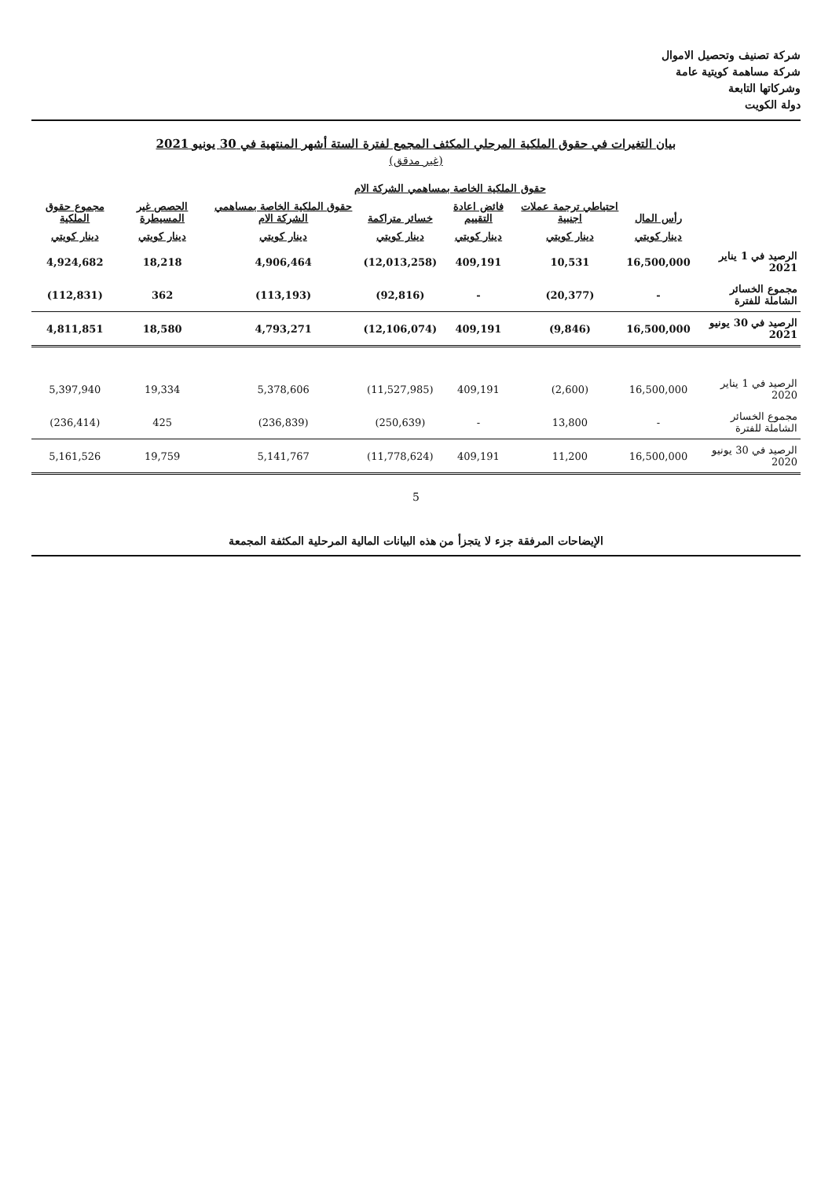شركة تصنيف وتحصيل الاموال
شركة مساهمة كويتية عامة
وشركاتها التابعة
دولة الكويت
بيان التغيرات في حقوق الملكية المرحلي المكثف المجمع لفترة الستة أشهر المنتهية في 30 يونيو 2021
(غير مدقق)
| | حقوق الملكية الخاصة بمساهمي الشركة الام | | | | | | |
| --- | --- | --- | --- | --- | --- | --- | --- |
| | رأس المال | احتياطي ترجمة عملات اجنبية | فائض اعادة التقييم | خسائر متراكمة | حقوق الملكية الخاصة بمساهمي الشركة الام | الحصص غير المسيطرة | مجموع حقوق الملكية |
| | دينار كويتي | دينار كويتي | دينار كويتي | دينار كويتي | دينار كويتي | دينار كويتي | دينار كويتي |
| الرصيد في 1 يناير 2021 | 16,500,000 | 10,531 | 409,191 | (12,013,258) | 4,906,464 | 18,218 | 4,924,682 |
| مجموع الخسائر الشاملة للفترة | - | (20,377) | - | (92,816) | (113,193) | 362 | (112,831) |
| الرصيد في 30 يونيو 2021 | 16,500,000 | (9,846) | 409,191 | (12,106,074) | 4,793,271 | 18,580 | 4,811,851 |
| الرصيد في 1 يناير 2020 | 16,500,000 | (2,600) | 409,191 | (11,527,985) | 5,378,606 | 19,334 | 5,397,940 |
| مجموع الخسائر الشاملة للفترة | - | 13,800 | - | (250,639) | (236,839) | 425 | (236,414) |
| الرصيد في 30 يونيو 2020 | 16,500,000 | 11,200 | 409,191 | (11,778,624) | 5,141,767 | 19,759 | 5,161,526 |
5
الإيضاحات المرفقة جزء لا يتجزأ من هذه البيانات المالية المرحلية المكثفة المجمعة